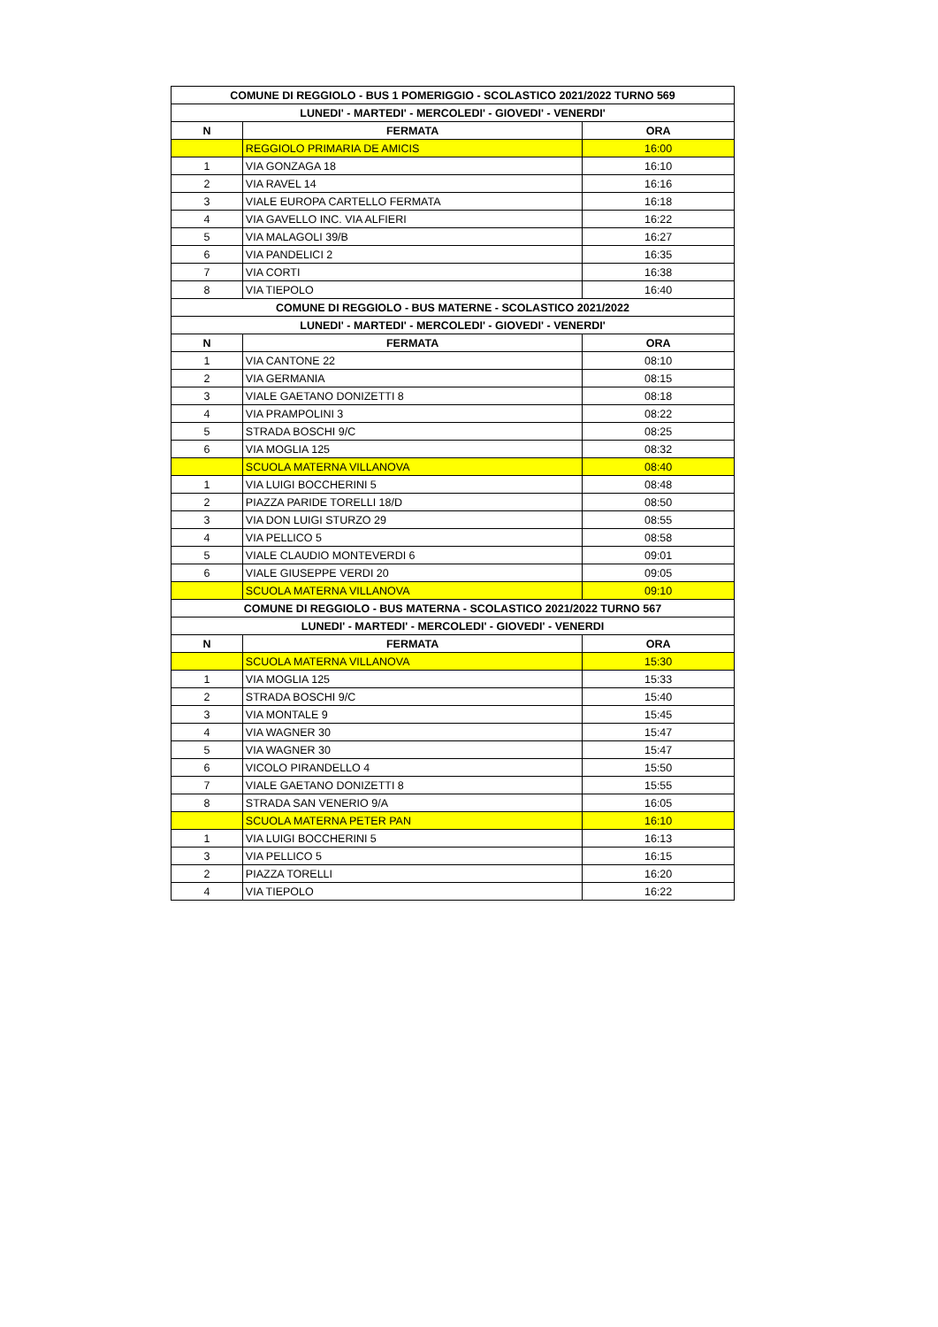| COMUNE DI REGGIOLO - BUS 1 POMERIGGIO - SCOLASTICO 2021/2022 TURNO 569 | | |
| --- | --- | --- |
| LUNEDI' - MARTEDI' - MERCOLEDI' - GIOVEDI' - VENERDI' | | |
| N | FERMATA | ORA |
| | REGGIOLO PRIMARIA DE AMICIS | 16:00 |
| 1 | VIA GONZAGA 18 | 16:10 |
| 2 | VIA RAVEL 14 | 16:16 |
| 3 | VIALE EUROPA CARTELLO FERMATA | 16:18 |
| 4 | VIA GAVELLO INC. VIA ALFIERI | 16:22 |
| 5 | VIA MALAGOLI 39/B | 16:27 |
| 6 | VIA PANDELICI 2 | 16:35 |
| 7 | VIA CORTI | 16:38 |
| 8 | VIA TIEPOLO | 16:40 |
| COMUNE DI REGGIOLO - BUS MATERNE - SCOLASTICO 2021/2022 | | |
| LUNEDI' - MARTEDI' - MERCOLEDI' - GIOVEDI' - VENERDI' | | |
| N | FERMATA | ORA |
| 1 | VIA CANTONE 22 | 08:10 |
| 2 | VIA GERMANIA | 08:15 |
| 3 | VIALE GAETANO DONIZETTI 8 | 08:18 |
| 4 | VIA PRAMPOLINI 3 | 08:22 |
| 5 | STRADA BOSCHI 9/C | 08:25 |
| 6 | VIA MOGLIA 125 | 08:32 |
| | SCUOLA MATERNA VILLANOVA | 08:40 |
| 1 | VIA LUIGI BOCCHERINI 5 | 08:48 |
| 2 | PIAZZA PARIDE TORELLI 18/D | 08:50 |
| 3 | VIA DON LUIGI STURZO 29 | 08:55 |
| 4 | VIA PELLICO 5 | 08:58 |
| 5 | VIALE CLAUDIO MONTEVERDI 6 | 09:01 |
| 6 | VIALE GIUSEPPE VERDI 20 | 09:05 |
| | SCUOLA MATERNA VILLANOVA | 09:10 |
| COMUNE DI REGGIOLO - BUS MATERNA - SCOLASTICO 2021/2022 TURNO 567 | | |
| LUNEDI' - MARTEDI' - MERCOLEDI' - GIOVEDI' - VENERDI | | |
| N | FERMATA | ORA |
| | SCUOLA MATERNA VILLANOVA | 15:30 |
| 1 | VIA MOGLIA 125 | 15:33 |
| 2 | STRADA BOSCHI 9/C | 15:40 |
| 3 | VIA MONTALE 9 | 15:45 |
| 4 | VIA WAGNER 30 | 15:47 |
| 5 | VIA WAGNER 30 | 15:47 |
| 6 | VICOLO PIRANDELLO 4 | 15:50 |
| 7 | VIALE GAETANO DONIZETTI 8 | 15:55 |
| 8 | STRADA SAN VENERIO 9/A | 16:05 |
| | SCUOLA MATERNA PETER PAN | 16:10 |
| 1 | VIA LUIGI BOCCHERINI 5 | 16:13 |
| 3 | VIA PELLICO 5 | 16:15 |
| 2 | PIAZZA TORELLI | 16:20 |
| 4 | VIA TIEPOLO | 16:22 |